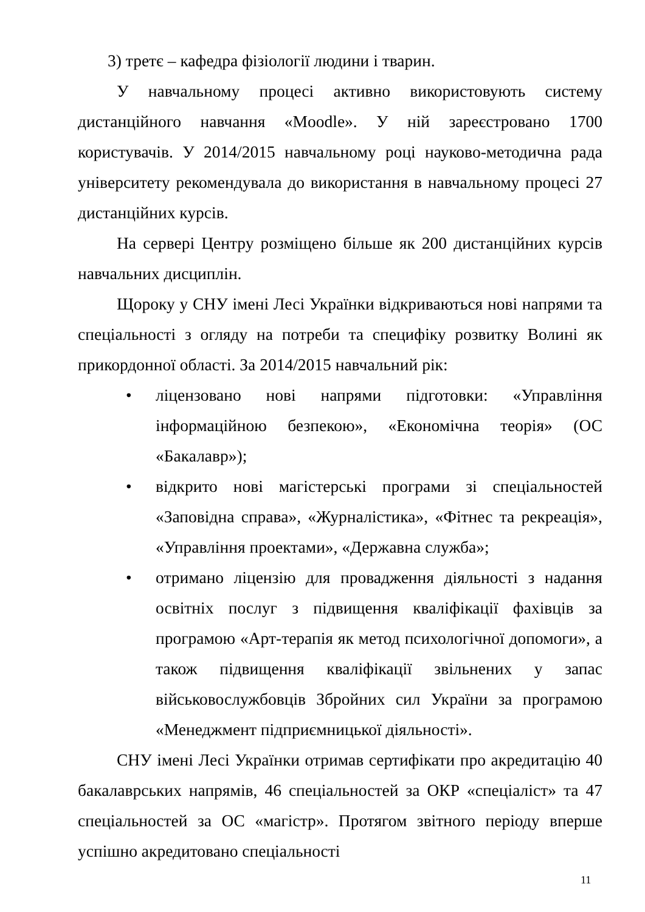3) третє – кафедра фізіології людини і тварин.
У навчальному процесі активно використовують систему дистанційного навчання «Moodle». У ній зареєстровано 1700 користувачів. У 2014/2015 навчальному році науково-методична рада університету рекомендувала до використання в навчальному процесі 27 дистанційних курсів.
На сервері Центру розміщено більше як 200 дистанційних курсів навчальних дисциплін.
Щороку у СНУ імені Лесі Українки відкриваються нові напрями та спеціальності з огляду на потреби та специфіку розвитку Волині як прикордонної області. За 2014/2015 навчальний рік:
• ліцензовано нові напрями підготовки: «Управління інформаційною безпекою», «Економічна теорія» (ОС «Бакалавр»);
• відкрито нові магістерські програми зі спеціальностей «Заповідна справа», «Журналістика», «Фітнес та рекреація», «Управління проектами», «Державна служба»;
• отримано ліцензію для провадження діяльності з надання освітніх послуг з підвищення кваліфікації фахівців за програмою «Арт-терапія як метод психологічної допомоги», а також підвищення кваліфікації звільнених у запас військовослужбовців Збройних сил України за програмою «Менеджмент підприємницької діяльності».
СНУ імені Лесі Українки отримав сертифікати про акредитацію 40 бакалаврських напрямів, 46 спеціальностей за ОКР «спеціаліст» та 47 спеціальностей за ОС «магістр». Протягом звітного періоду вперше успішно акредитовано спеціальності
11